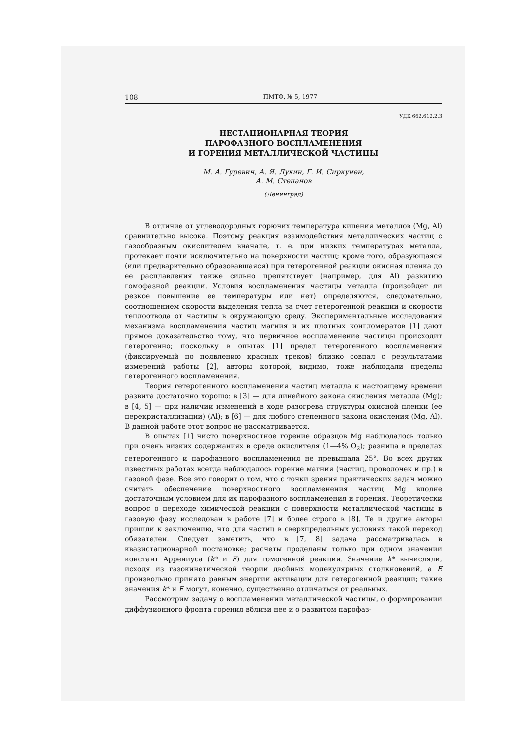108 ПМТФ, № 5, 1977
УДК 662.612.2,3
НЕСТАЦИОНАРНАЯ ТЕОРИЯ
ПАРОФАЗНОГО ВОСПЛАМЕНЕНИЯ
И ГОРЕНИЯ МЕТАЛЛИЧЕСКОЙ ЧАСТИЦЫ
М. А. Гуревич, А. Я. Лукин, Г. И. Сиркунен,
А. М. Степанов
(Ленинград)
В отличие от углеводородных горючих температура кипения металлов (Mg, Al) сравнительно высока. Поэтому реакция взаимодействия металлических частиц с газообразным окислителем вначале, т. е. при низких температурах металла, протекает почти исключительно на поверхности частиц; кроме того, образующаяся (или предварительно образовавшаяся) при гетерогенной реакции окисная пленка до ее расплавления также сильно препятствует (например, для Al) развитию гомофазной реакции. Условия воспламенения частицы металла (произойдет ли резкое повышение ее температуры или нет) определяются, следовательно, соотношением скорости выделения тепла за счет гетерогенной реакции и скорости теплоотвода от частицы в окружающую среду. Экспериментальные исследования механизма воспламенения частиц магния и их плотных конгломератов [1] дают прямое доказательство тому, что первичное воспламенение частицы происходит гетерогенно; поскольку в опытах [1] предел гетерогенного воспламенения (фиксируемый по появлению красных треков) близко совпал с результатами измерений работы [2], авторы которой, видимо, тоже наблюдали пределы гетерогенного воспламенения.
Теория гетерогенного воспламенения частиц металла к настоящему времени развита достаточно хорошо: в [3] — для линейного закона окисления металла (Mg); в [4, 5] — при наличии изменений в ходе разогрева структуры окисной пленки (ее перекристаллизации) (Al); в [6] — для любого степенного закона окисления (Mg, Al). В данной работе этот вопрос не рассматривается.
В опытах [1] чисто поверхностное горение образцов Mg наблюдалось только при очень низких содержаниях в среде окислителя (1—4% O<sub>2</sub>); разница в пределах гетерогенного и парофазного воспламенения не превышала 25°. Во всех других известных работах всегда наблюдалось горение магния (частиц, проволочек и пр.) в газовой фазе. Все это говорит о том, что с точки зрения практических задач можно считать обеспечение поверхностного воспламенения частиц Mg вполне достаточным условием для их парофазного воспламенения и горения. Теоретически вопрос о переходе химической реакции с поверхности металлической частицы в газовую фазу исследован в работе [7] и более строго в [8]. Те и другие авторы пришли к заключению, что для частиц в сверхпредельных условиях такой переход обязателен. Следует заметить, что в [7, 8] задача рассматривалась в квазистационарной постановке; расчеты проделаны только при одном значении констант Аррениуса (k* и E) для гомогенной реакции. Значение k* вычисляли, исходя из газокинетической теории двойных молекулярных столкновений, а E произвольно принято равным энергии активации для гетерогенной реакции; такие значения k* и E могут, конечно, существенно отличаться от реальных.
Рассмотрим задачу о воспламенении металлической частицы, о формировании диффузионного фронта горения вблизи нее и о развитом парофаз-